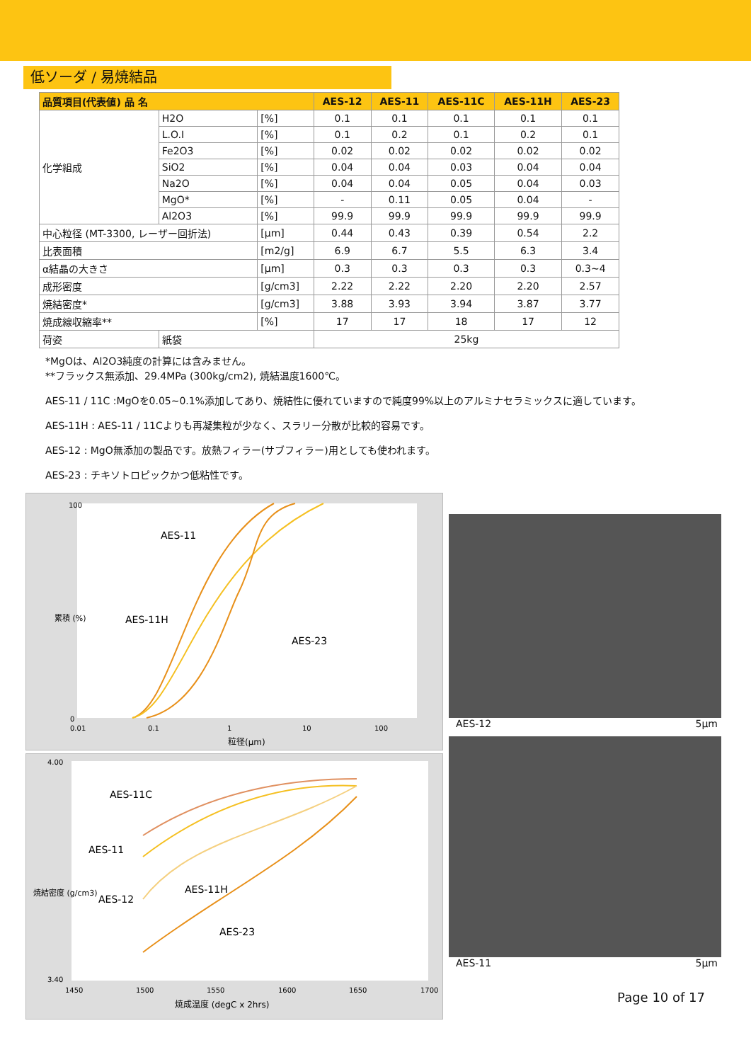低ソーダ / 易焼結品
| 品質項目(代表値) 品 名 | | | AES-12 | AES-11 | AES-11C | AES-11H | AES-23 |
| --- | --- | --- | --- | --- | --- | --- | --- |
| 化学組成 | H2O | [%] | 0.1 | 0.1 | 0.1 | 0.1 | 0.1 |
| | L.O.I | [%] | 0.1 | 0.2 | 0.1 | 0.2 | 0.1 |
| | Fe2O3 | [%] | 0.02 | 0.02 | 0.02 | 0.02 | 0.02 |
| | SiO2 | [%] | 0.04 | 0.04 | 0.03 | 0.04 | 0.04 |
| | Na2O | [%] | 0.04 | 0.04 | 0.05 | 0.04 | 0.03 |
| | MgO* | [%] | - | 0.11 | 0.05 | 0.04 | - |
| | Al2O3 | [%] | 99.9 | 99.9 | 99.9 | 99.9 | 99.9 |
| 中心粒径 (MT-3300, レーザー回折法) | | [μm] | 0.44 | 0.43 | 0.39 | 0.54 | 2.2 |
| 比表面積 | | [m2/g] | 6.9 | 6.7 | 5.5 | 6.3 | 3.4 |
| α結晶の大きさ | | [μm] | 0.3 | 0.3 | 0.3 | 0.3 | 0.3~4 |
| 成形密度 | | [g/cm3] | 2.22 | 2.22 | 2.20 | 2.20 | 2.57 |
| 焼結密度* | | [g/cm3] | 3.88 | 3.93 | 3.94 | 3.87 | 3.77 |
| 焼成線収縮率** | | [%] | 17 | 17 | 18 | 17 | 12 |
| 荷姿 | 紙袋 | | 25kg | | | | |
*MgOは、Al2O3純度の計算には含みません。
**フラックス無添加、29.4MPa (300kg/cm2), 焼結温度1600℃。
AES-11 / 11C :MgOを0.05~0.1%添加してあり、焼結性に優れていますので純度99%以上のアルミナセラミックスに適しています。
AES-11H : AES-11 / 11Cよりも再凝集粒が少なく、スラリー分散が比較的容易です。
AES-12 : MgO無添加の製品です。放熱フィラー(サブフィラー)用としても使われます。
AES-23 : チキソトロピックかつ低粘性です。
AES-11
AES-11H
AES-23
100
0
0.01
0.1
1
10
100
粒径(μm)
累積 (%)
AES-11C
AES-11
AES-12
AES-11H
AES-23
4.00
3.40
1450
1500
1550
1600
1650
1700
焼成温度 (degC x 2hrs)
焼結密度 (g/cm3)
AES-12 5μm
AES-11 5μm
Page 10 of 17